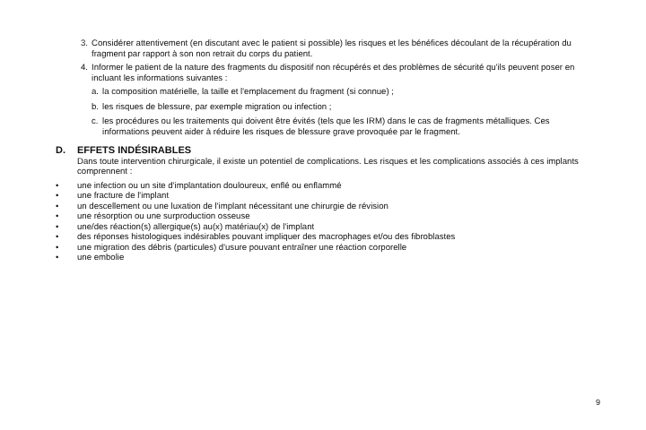3. Considérer attentivement (en discutant avec le patient si possible) les risques et les bénéfices découlant de la récupération du fragment par rapport à son non retrait du corps du patient.
4. Informer le patient de la nature des fragments du dispositif non récupérés et des problèmes de sécurité qu'ils peuvent poser en incluant les informations suivantes :
a. la composition matérielle, la taille et l'emplacement du fragment (si connue) ;
b. les risques de blessure, par exemple migration ou infection ;
c. les procédures ou les traitements qui doivent être évités (tels que les IRM) dans le cas de fragments métalliques. Ces informations peuvent aider à réduire les risques de blessure grave provoquée par le fragment.
D. EFFETS INDÉSIRABLES
Dans toute intervention chirurgicale, il existe un potentiel de complications. Les risques et les complications associés à ces implants comprennent :
• une infection ou un site d'implantation douloureux, enflé ou enflammé
• une fracture de l'implant
• un descellement ou une luxation de l'implant nécessitant une chirurgie de révision
• une résorption ou une surproduction osseuse
• une/des réaction(s) allergique(s) au(x) matériau(x) de l'implant
• des réponses histologiques indésirables pouvant impliquer des macrophages et/ou des fibroblastes
• une migration des débris (particules) d'usure pouvant entraîner une réaction corporelle
• une embolie
9